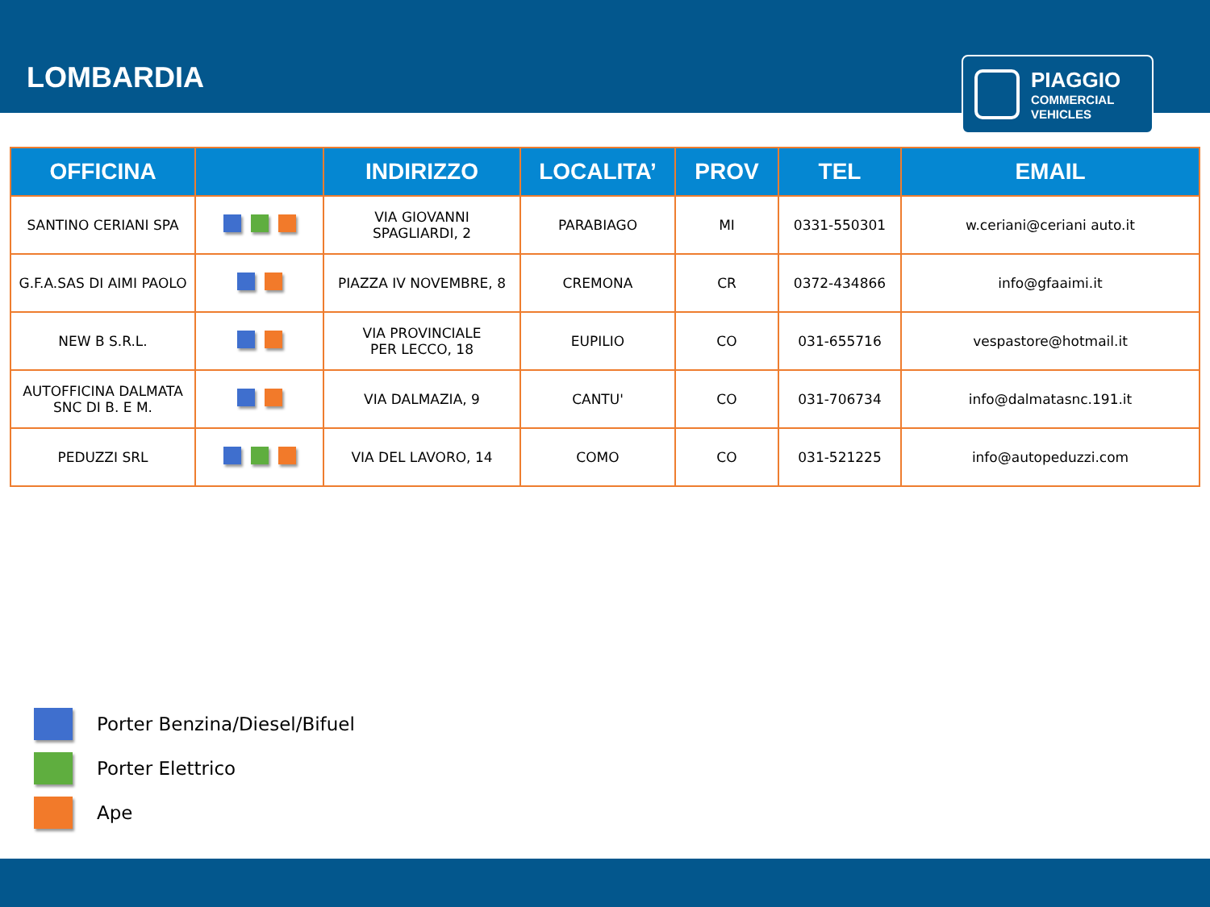LOMBARDIA
PIAGGIO
COMMERCIAL
VEHICLES
| OFFICINA | | INDIRIZZO | LOCALITA’ | PROV | TEL | EMAIL |
| --- | --- | --- | --- | --- | --- | --- |
| SANTINO CERIANI SPA | | VIA GIOVANNI SPAGLIARDI, 2 | PARABIAGO | MI | 0331-550301 | w.ceriani@ceriani auto.it |
| G.F.A.SAS DI AIMI PAOLO | | PIAZZA IV NOVEMBRE, 8 | CREMONA | CR | 0372-434866 | info@gfaaimi.it |
| NEW B S.R.L. | | VIA PROVINCIALE PER LECCO, 18 | EUPILIO | CO | 031-655716 | vespastore@hotmail.it |
| AUTOFFICINA DALMATA SNC DI B. E M. | | VIA DALMAZIA, 9 | CANTU' | CO | 031-706734 | info@dalmatasnc.191.it |
| PEDUZZI SRL | | VIA DEL LAVORO, 14 | COMO | CO | 031-521225 | info@autopeduzzi.com |
Porter Benzina/Diesel/Bifuel
Porter Elettrico
Ape